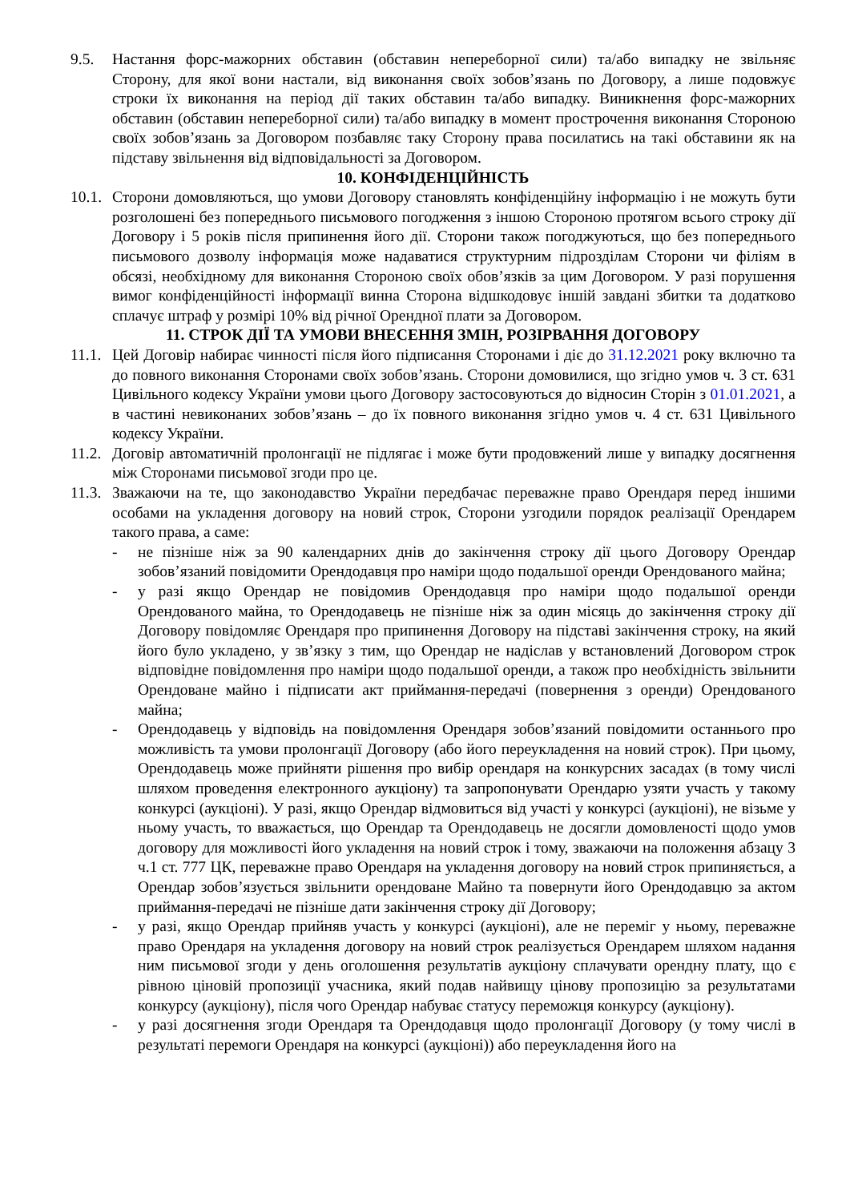9.5. Настання форс-мажорних обставин (обставин непереборної сили) та/або випадку не звільняє Сторону, для якої вони настали, від виконання своїх зобов’язань по Договору, а лише подовжує строки їх виконання на період дії таких обставин та/або випадку. Виникнення форс-мажорних обставин (обставин непереборної сили) та/або випадку в момент прострочення виконання Стороною своїх зобов’язань за Договором позбавляє таку Сторону права посилатись на такі обставини як на підставу звільнення від відповідальності за Договором.
10. КОНФІДЕНЦІЙНІСТЬ
10.1.
Сторони домовляються, що умови Договору становлять конфіденційну інформацію і не можуть бути розголошені без попереднього письмового погодження з іншою Стороною протягом всього строку дії Договору і 5 років після припинення його дії. Сторони також погоджуються, що без попереднього письмового дозволу інформація може надаватися структурним підрозділам Сторони чи філіям в обсязі, необхідному для виконання Стороною своїх обов’язків за цим Договором. У разі порушення вимог конфіденційності інформації винна Сторона відшкодовує іншій завдані збитки та додатково сплачує штраф у розмірі 10% від річної Орендної плати за Договором.
11. СТРОК ДІЇ ТА УМОВИ ВНЕСЕННЯ ЗМІН, РОЗІРВАННЯ ДОГОВОРУ
11.1.
Цей Договір набирає чинності після його підписання Сторонами і діє до 31.12.2021 року включно та до повного виконання Сторонами своїх зобов’язань. Сторони домовилися, що згідно умов ч. 3 ст. 631 Цивільного кодексу України умови цього Договору застосовуються до відносин Сторін з 01.01.2021, а в частині невиконаних зобов’язань – до їх повного виконання згідно умов ч. 4 ст. 631 Цивільного кодексу України.
11.2.
Договір автоматичній пролонгації не підлягає і може бути продовжений лише у випадку досягнення між Сторонами письмової згоди про це.
11.3.
Зважаючи на те, що законодавство України передбачає переважне право Орендаря перед іншими особами на укладення договору на новий строк, Сторони узгодили порядок реалізації Орендарем такого права, а саме:
- не пізніше ніж за 90 календарних днів до закінчення строку дії цього Договору Орендар зобов’язаний повідомити Орендодавця про наміри щодо подальшої оренди Орендованого майна;
- у разі якщо Орендар не повідомив Орендодавця про наміри щодо подальшої оренди Орендованого майна, то Орендодавець не пізніше ніж за один місяць до закінчення строку дії Договору повідомляє Орендаря про припинення Договору на підставі закінчення строку, на який його було укладено, у зв’язку з тим, що Орендар не надіслав у встановлений Договором строк відповідне повідомлення про наміри щодо подальшої оренди, а також про необхідність звільнити Орендоване майно і підписати акт приймання-передачі (повернення з оренди) Орендованого майна;
- Орендодавець у відповідь на повідомлення Орендаря зобов’язаний повідомити останнього про можливість та умови пролонгації Договору (або його переукладення на новий строк). При цьому, Орендодавець може прийняти рішення про вибір орендаря на конкурсних засадах (в тому числі шляхом проведення електронного аукціону) та запропонувати Орендарю узяти участь у такому конкурсі (аукціоні). У разі, якщо Орендар відмовиться від участі у конкурсі (аукціоні), не візьме у ньому участь, то вважається, що Орендар та Орендодавець не досягли домовленості щодо умов договору для можливості його укладення на новий строк і тому, зважаючи на положення абзацу 3 ч.1 ст. 777 ЦК, переважне право Орендаря на укладення договору на новий строк припиняється, а Орендар зобов’язується звільнити орендоване Майно та повернути його Орендодавцю за актом приймання-передачі не пізніше дати закінчення строку дії Договору;
- у разі, якщо Орендар прийняв участь у конкурсі (аукціоні), але не переміг у ньому, переважне право Орендаря на укладення договору на новий строк реалізується Орендарем шляхом надання ним письмової згоди у день оголошення результатів аукціону сплачувати орендну плату, що є рівною ціновій пропозиції учасника, який подав найвищу цінову пропозицію за результатами конкурсу (аукціону), після чого Орендар набуває статусу переможця конкурсу (аукціону).
- у разі досягнення згоди Орендаря та Орендодавця щодо пролонгації Договору (у тому числі в результаті перемоги Орендаря на конкурсі (аукціоні)) або переукладення його на